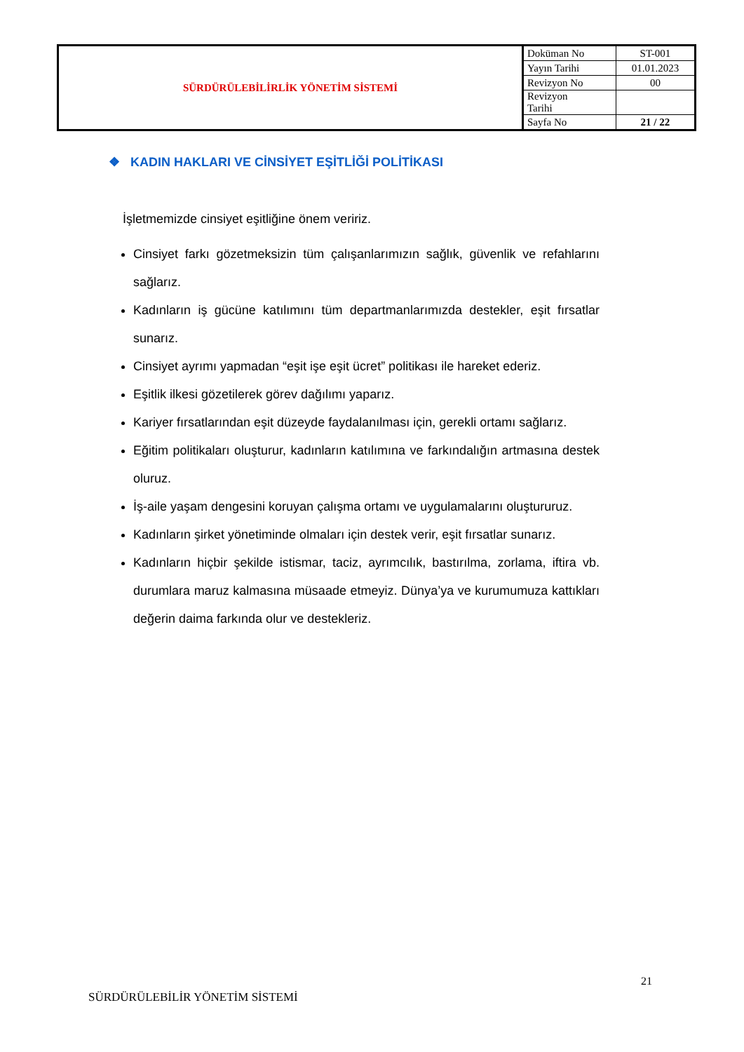| SÜRDÜRÜLEBİLİRLİK YÖNETİM SİSTEMİ | Doküman No | ST-001 |
| | Yayın Tarihi | 01.01.2023 |
| | Revizyon No | 00 |
| | Revizyon Tarihi | |
| | Sayfa No | 21 / 22 |
❖ KADIN HAKLARI VE CİNSİYET EŞİTLİĞİ POLİTİKASI
İşletmemizde cinsiyet eşitliğine önem veririz.
Cinsiyet farkı gözetmeksizin tüm çalışanlarımızın sağlık, güvenlik ve refahlarını sağlarız.
Kadınların iş gücüne katılımını tüm departmanlarımızda destekler, eşit fırsatlar sunarız.
Cinsiyet ayrımı yapmadan “eşit işe eşit ücret” politikası ile hareket ederiz.
Eşitlik ilkesi gözetilerek görev dağılımı yaparız.
Kariyer fırsatlarından eşit düzeyde faydalanılması için, gerekli ortamı sağlarız.
Eğitim politikaları oluşturur, kadınların katılımına ve farkındalığın artmasına destek oluruz.
İş-aile yaşam dengesini koruyan çalışma ortamı ve uygulamalarını oluştururuz.
Kadınların şirket yönetiminde olmaları için destek verir, eşit fırsatlar sunarız.
Kadınların hiçbir şekilde istismar, taciz, ayrımcılık, bastırılma, zorlama, iftira vb. durumlara maruz kalmasına müsaade etmeyiz. Dünya’ya ve kurumumuza kattıkları değerin daima farkında olur ve destekleriz.
21
SÜRDÜRÜLEBİLİR YÖNETİM SİSTEMİ